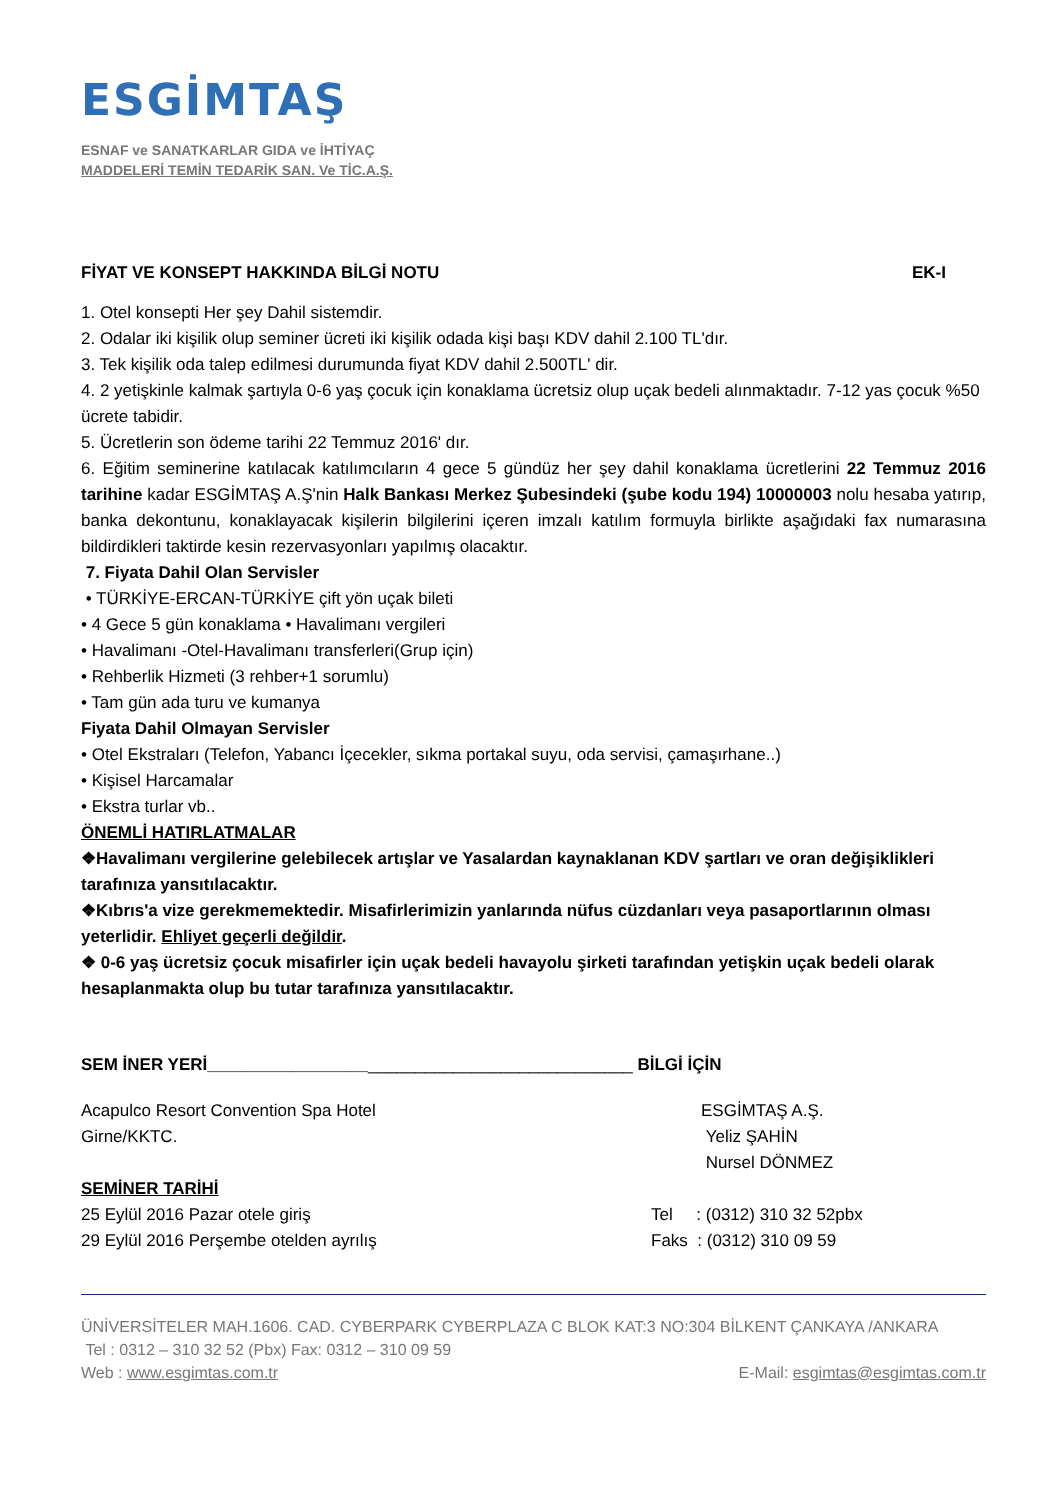ESGİMTAŞ
ESNAF ve SANATKARLAR GIDA ve İHTİYAÇ
MADDELERİ TEMİN TEDARİK SAN. Ve TİC.A.Ş.
FİYAT VE KONSEPT HAKKINDA BİLGİ NOTU EK-I
1. Otel konsepti Her şey Dahil sistemdir.
2. Odalar iki kişilik olup seminer ücreti iki kişilik odada kişi başı KDV dahil 2.100 TL'dır.
3. Tek kişilik oda talep edilmesi durumunda fiyat KDV dahil 2.500TL' dir.
4. 2 yetişkinle kalmak şartıyla 0-6 yaş çocuk için konaklama ücretsiz olup uçak bedeli alınmaktadır. 7-12 yas çocuk %50 ücrete tabidir.
5. Ücretlerin son ödeme tarihi 22 Temmuz 2016' dır.
6. Eğitim seminerine katılacak katılımcıların 4 gece 5 gündüz her şey dahil konaklama ücretlerini 22 Temmuz 2016 tarihine kadar ESGİMTAŞ A.Ş'nin Halk Bankası Merkez Şubesindeki (şube kodu 194) 10000003 nolu hesaba yatırıp, banka dekontunu, konaklayacak kişilerin bilgilerini içeren imzalı katılım formuyla birlikte aşağıdaki fax numarasına bildirdikleri taktirde kesin rezervasyonları yapılmış olacaktır.
7. Fiyata Dahil Olan Servisler
• TÜRKİYE-ERCAN-TÜRKİYE çift yön uçak bileti
• 4 Gece 5 gün konaklama • Havalimanı vergileri
• Havalimanı -Otel-Havalimanı transferleri(Grup için)
• Rehberlik Hizmeti (3 rehber+1 sorumlu)
• Tam gün ada turu ve kumanya
Fiyata Dahil Olmayan Servisler
• Otel Ekstraları (Telefon, Yabancı İçecekler, sıkma portakal suyu, oda servisi, çamaşırhane..)
• Kişisel Harcamalar
• Ekstra turlar vb..
ÖNEMLİ HATIRLATMALAR
❖Havalimanı vergilerine gelebilecek artışlar ve Yasalardan kaynaklanan KDV şartları ve oran değişiklikleri tarafınıza yansıtılacaktır.
❖Kıbrıs'a vize gerekmemektedir. Misafirlerimizin yanlarında nüfus cüzdanları veya pasaportlarının olması yeterlidir. Ehliyet geçerli değildir.
❖ 0-6 yaş ücretsiz çocuk misafirler için uçak bedeli havayolu şirketi tarafından yetişkin uçak bedeli olarak hesaplanmakta olup bu tutar tarafınıza yansıtılacaktır.
SEM İNER YERİ_____________________________________________ BİLGİ İÇİN
Acapulco Resort Convention Spa Hotel
Girne/KKTC.
ESGİMTAŞ A.Ş.
Yeliz ŞAHİN
Nursel DÖNMEZ
SEMİNER TARİHİ
25 Eylül 2016 Pazar otele giriş
29 Eylül 2016 Perşembe otelden ayrılış
Tel : (0312) 310 32 52pbx
Faks : (0312) 310 09 59
ÜNİVERSİTELER MAH.1606. CAD. CYBERPARK CYBERPLAZA C BLOK KAT:3 NO:304 BİLKENT ÇANKAYA /ANKARA
Tel : 0312 – 310 32 52 (Pbx) Fax: 0312 – 310 09 59
Web : www.esgimtas.com.tr E-Mail: esgimtas@esgimtas.com.tr